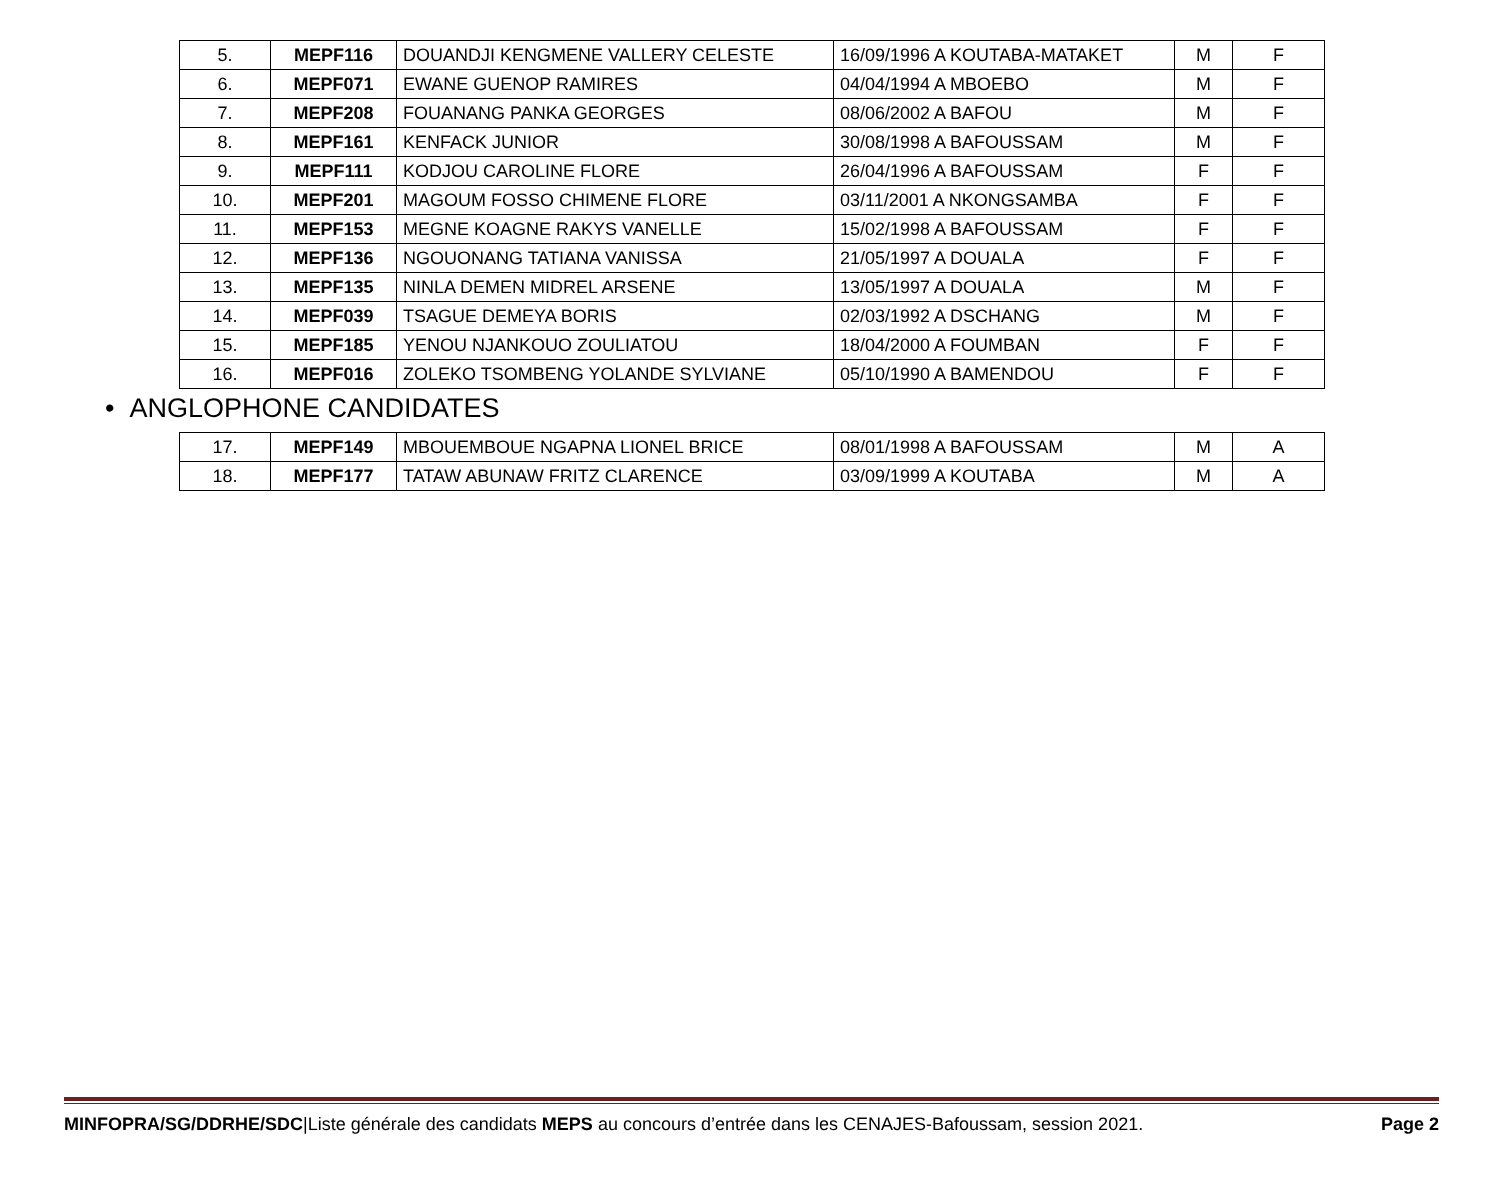| 5. | MEPF116 | DOUANDJI KENGMENE VALLERY CELESTE | 16/09/1996 A KOUTABA-MATAKET | M | F |
| 6. | MEPF071 | EWANE GUENOP RAMIRES | 04/04/1994 A MBOEBO | M | F |
| 7. | MEPF208 | FOUANANG PANKA GEORGES | 08/06/2002 A BAFOU | M | F |
| 8. | MEPF161 | KENFACK JUNIOR | 30/08/1998 A BAFOUSSAM | M | F |
| 9. | MEPF111 | KODJOU CAROLINE FLORE | 26/04/1996 A BAFOUSSAM | F | F |
| 10. | MEPF201 | MAGOUM FOSSO CHIMENE FLORE | 03/11/2001 A NKONGSAMBA | F | F |
| 11. | MEPF153 | MEGNE KOAGNE RAKYS VANELLE | 15/02/1998 A BAFOUSSAM | F | F |
| 12. | MEPF136 | NGOUONANG TATIANA VANISSA | 21/05/1997 A DOUALA | F | F |
| 13. | MEPF135 | NINLA DEMEN MIDREL ARSENE | 13/05/1997 A DOUALA | M | F |
| 14. | MEPF039 | TSAGUE DEMEYA BORIS | 02/03/1992 A DSCHANG | M | F |
| 15. | MEPF185 | YENOU NJANKOUO ZOULIATOU | 18/04/2000 A FOUMBAN | F | F |
| 16. | MEPF016 | ZOLEKO TSOMBENG YOLANDE SYLVIANE | 05/10/1990 A BAMENDOU | F | F |
• ANGLOPHONE CANDIDATES
| 17. | MEPF149 | MBOUEMBOUE NGAPNA LIONEL BRICE | 08/01/1998 A BAFOUSSAM | M | A |
| 18. | MEPF177 | TATAW ABUNAW FRITZ CLARENCE | 03/09/1999 A KOUTABA | M | A |
MINFOPRA/SG/DDRHE/SDC|Liste générale des candidats MEPS au concours d’entrée dans les CENAJES-Bafoussam, session 2021. Page 2